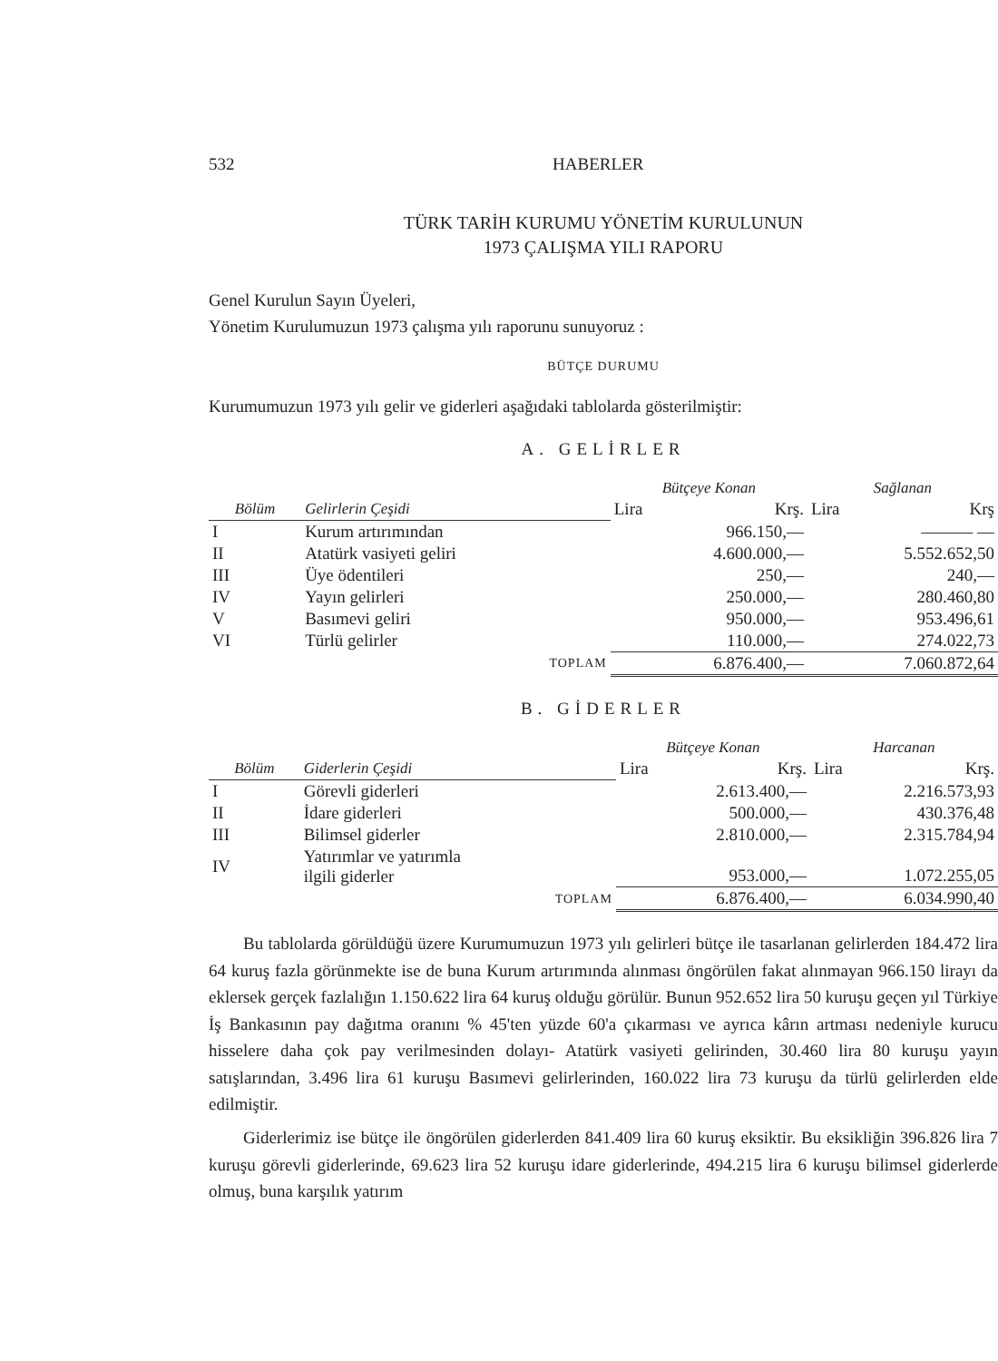532 HABERLER
TÜRK TARİH KURUMU YÖNETİM KURULUNUN
1973 ÇALIŞMA YILI RAPORU
Genel Kurulun Sayın Üyeleri,
Yönetim Kurulumuzun 1973 çalışma yılı raporunu sunuyoruz :
BÜTÇE DURUMU
Kurumumuzun 1973 yılı gelir ve giderleri aşağıdaki tablolarda gösterilmiştir:
A. GELİRLER
| | | Bütçeye Konan | | Sağlanan | |
| --- | --- | --- | --- | --- | --- |
| Bölüm | Gelirlerin Çeşidi | Lira | Krş. | Lira | Krş |
| I | Kurum artırımından | 966.150,— | | ——— — | |
| II | Atatürk vasiyeti geliri | 4.600.000,— | | 5.552.652,50 | |
| III | Üye ödentileri | 250,— | | 240,— | |
| IV | Yayın gelirleri | 250.000,— | | 280.460,80 | |
| V | Basımevi geliri | 950.000,— | | 953.496,61 | |
| VI | Türlü gelirler | 110.000,— | | 274.022,73 | |
| | TOPLAM | 6.876.400,— | | 7.060.872,64 | |
B. GİDERLER
| | | Bütçeye Konan | | Harcanan | |
| --- | --- | --- | --- | --- | --- |
| Bölüm | Giderlerin Çeşidi | Lira | Krş. | Lira | Krş. |
| I | Görevli giderleri | 2.613.400,— | | 2.216.573,93 | |
| II | İdare giderleri | 500.000,— | | 430.376,48 | |
| III | Bilimsel giderler | 2.810.000,— | | 2.315.784,94 | |
| IV | Yatırımlar ve yatırımla ilgili giderler | 953.000,— | | 1.072.255,05 | |
| | TOPLAM | 6.876.400,— | | 6.034.990,40 | |
Bu tablolarda görüldüğü üzere Kurumumuzun 1973 yılı gelirleri bütçe ile tasarlanan gelirlerden 184.472 lira 64 kuruş fazla görünmekte ise de buna Kurum artırımında alınması öngörülen fakat alınmayan 966.150 lirayı da eklersek gerçek fazlalığın 1.150.622 lira 64 kuruş olduğu görülür. Bunun 952.652 lira 50 kuruşu geçen yıl Türkiye İş Bankasının pay dağıtma oranını % 45'ten yüzde 60'a çıkarması ve ayrıca kârın artması nedeniyle kurucu hisselere daha çok pay verilmesinden dolayı- Atatürk vasiyeti gelirinden, 30.460 lira 80 kuruşu yayın satışlarından, 3.496 lira 61 kuruşu Basımevi gelirlerinden, 160.022 lira 73 kuruşu da türlü gelirlerden elde edilmiştir.
Giderlerimiz ise bütçe ile öngörülen giderlerden 841.409 lira 60 kuruş eksiktir. Bu eksikliğin 396.826 lira 7 kuruşu görevli giderlerinde, 69.623 lira 52 kuruşu idare giderlerinde, 494.215 lira 6 kuruşu bilimsel giderlerde olmuş, buna karşılık yatırım